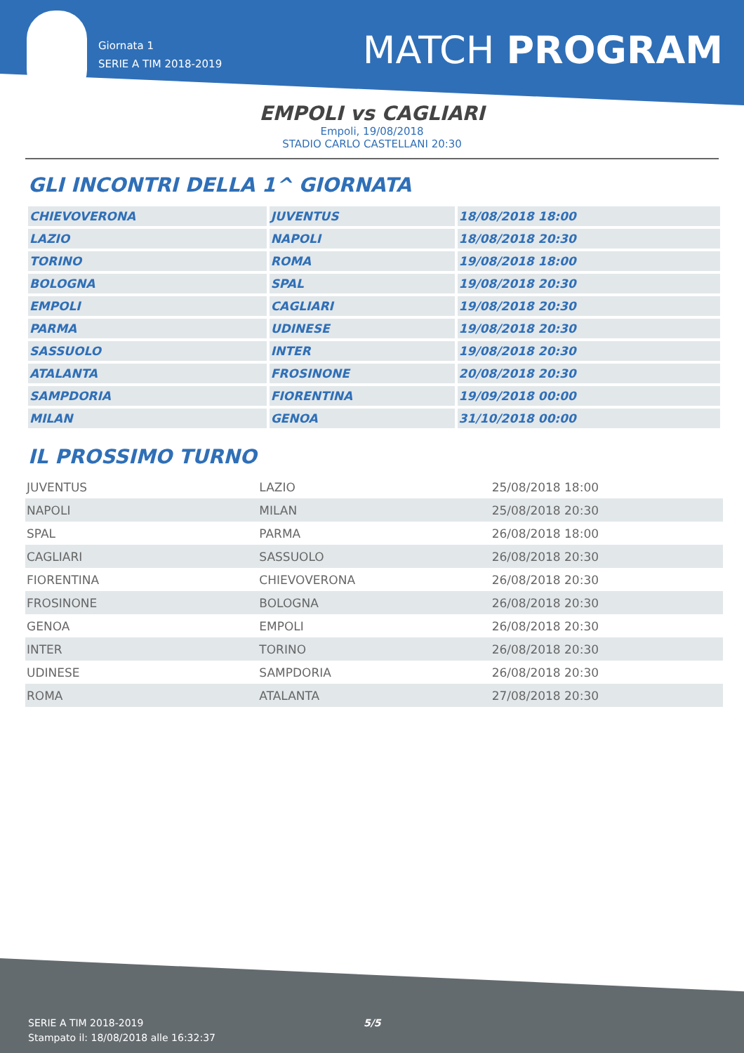Giornata 1
SERIE A TIM 2018-2019
MATCH PROGRAM
EMPOLI vs CAGLIARI
Empoli, 19/08/2018
STADIO CARLO CASTELLANI 20:30
GLI INCONTRI DELLA 1^ GIORNATA
| CHIEVOVERONA | JUVENTUS | 18/08/2018 18:00 |
| LAZIO | NAPOLI | 18/08/2018 20:30 |
| TORINO | ROMA | 19/08/2018 18:00 |
| BOLOGNA | SPAL | 19/08/2018 20:30 |
| EMPOLI | CAGLIARI | 19/08/2018 20:30 |
| PARMA | UDINESE | 19/08/2018 20:30 |
| SASSUOLO | INTER | 19/08/2018 20:30 |
| ATALANTA | FROSINONE | 20/08/2018 20:30 |
| SAMPDORIA | FIORENTINA | 19/09/2018 00:00 |
| MILAN | GENOA | 31/10/2018 00:00 |
IL PROSSIMO TURNO
| JUVENTUS | LAZIO | 25/08/2018 18:00 |
| NAPOLI | MILAN | 25/08/2018 20:30 |
| SPAL | PARMA | 26/08/2018 18:00 |
| CAGLIARI | SASSUOLO | 26/08/2018 20:30 |
| FIORENTINA | CHIEVOVERONA | 26/08/2018 20:30 |
| FROSINONE | BOLOGNA | 26/08/2018 20:30 |
| GENOA | EMPOLI | 26/08/2018 20:30 |
| INTER | TORINO | 26/08/2018 20:30 |
| UDINESE | SAMPDORIA | 26/08/2018 20:30 |
| ROMA | ATALANTA | 27/08/2018 20:30 |
SERIE A TIM 2018-2019
Stampato il: 18/08/2018 alle 16:32:37
5/5